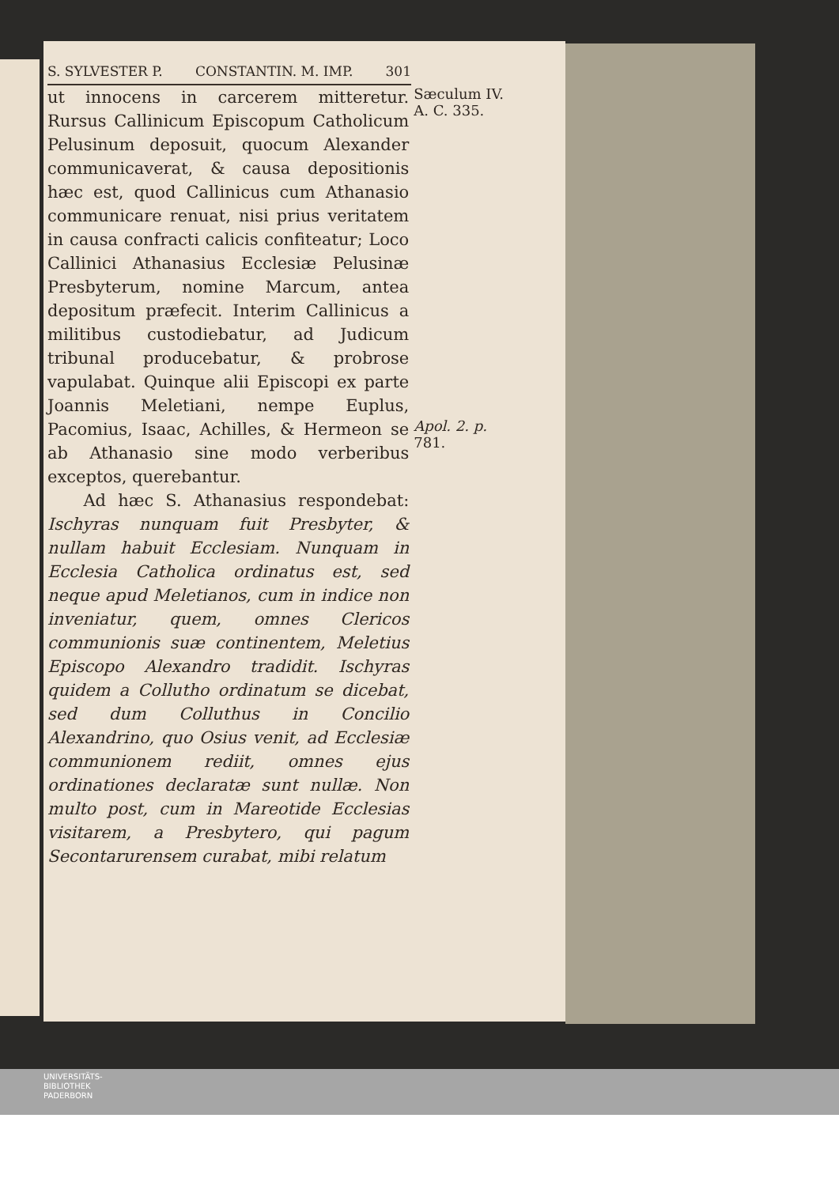S. SYLVESTER P. CONSTANTIN. M. IMP. 301
ut innocens in carcerem mitteretur. Rursus Callinicum Episcopum Catholicum Pelusinum deposuit, quocum Alexander communicaverat, & causa depositionis hæc est, quod Callinicus cum Athanasio communicare renuat, nisi prius veritatem in causa confracti calicis confiteatur; Loco Callinici Athanasius Ecclesiæ Pelusinæ Presbyterum, nomine Marcum, antea depositum præfecit. Interim Callinicus a militibus custodiebatur, ad Judicum tribunal producebatur, & probrose vapulabat. Quinque alii Episcopi ex parte Joannis Meletiani, nempe Euplus, Pacomius, Isaac, Achilles, & Hermeon se ab Athanasio sine modo verberibus exceptos, querebantur.
Ad hæc S. Athanasius respondebat: Ischyras nunquam fuit Presbyter, & nullam habuit Ecclesiam. Nunquam in Ecclesia Catholica ordinatus est, sed neque apud Meletianos, cum in indice non inveniatur, quem, omnes Clericos communionis suæ continentem, Meletius Episcopo Alexandro tradidit. Ischyras quidem a Colluthо ordinatum se dicebat, sed dum Colluthus in Concilio Alexandrino, quo Osius venit, ad Ecclesiæ communionem rediit, omnes ejus ordinationes declaratæ sunt nullæ. Non multo post, cum in Mareotide Ecclesias visitarem, a Presbytero, qui pagum Secontarurensem curabat, mibi relatum
Sæculum IV.
A. C. 335.
Apol. 2. p. 781.
UNIVERSITÄTS-
BIBLIOTHEK
PADERBORN